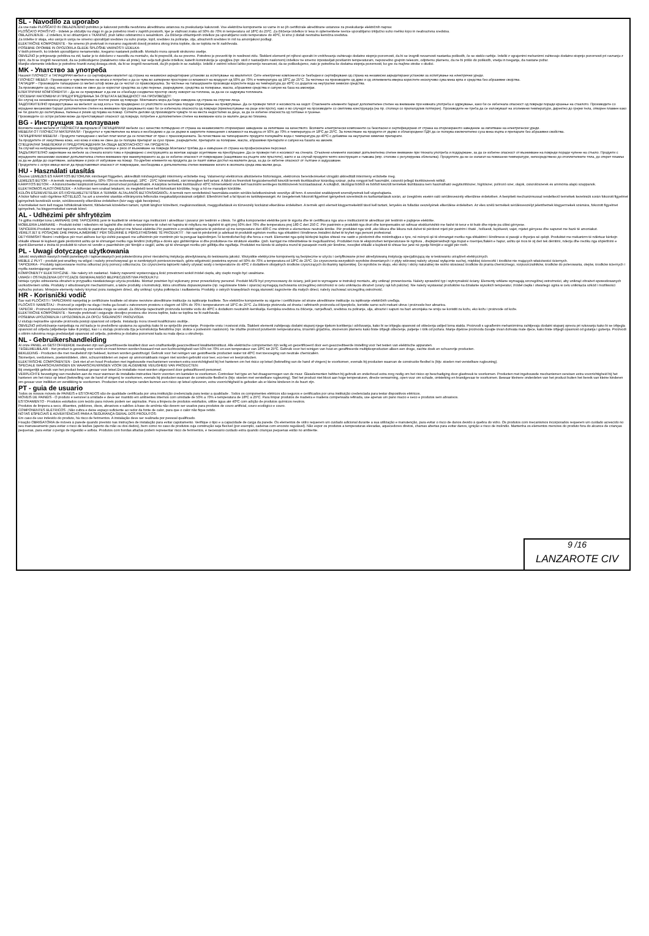SL - Navodilo za uporabo
Za vse naše PLOŠČATO IN OBLAZINJENO pohištvo je kakovost potrdila neodvisna akreditirana ustanova za preskušanje kakovosti. Vse električne komponente so varne in so jih certificirale akreditirane ustanove za preskušanje električnih naprav.
PLOŠČATO POHIŠTVO - Izdelek je občutljiv na vlago in ga je potrebno imeti v zaprtih prostorih, kjer je vlažnost zraka od 50% do 70% in temperatura od 18ºC do 25ºC. Za čiščenje izdelkov iz lesa in oplemenitene iverice uporabljamo izključno suho mehko krpo in neabrazivna sredstva.
OBLAZINJENJE - Z izdelkov, ki so oblazinjeni s TKANINO, prah lahko odstranimo s sesalnikom. Za čiščenje oblazinjenih izdelkov pa uporabljamo vodo temperature do 40ºC, ki smo ji dodali nevtralna kemična sredstva.
Za izdelke iz skaja, eko usnja in usnja ne smemo uporabljati sredstev za suho pranje, topil, sredstev za poliranje, olja, abrazivnih sredstev in mil na amonijakovi podlagi.
ELEKTRIČNE KOMPONENTE - Ne smemo jih prekrivati in moramo zagotoviti dovolj prostora okrog izvira toplote, da se toplota ne bi zadrževala.
POSEBNE OPOMBE IN OPOZORILA GLEDE SPLOŠNE VARNOSTI IZDELKA:
V tistih primerih, ko izdelek uporabljamo nenamensko, tvegamo nastanek poškodb. Montažo mora opraviti strokovno osebje.
OBVEZNO je pritrjevanje pohištva na zid, kadar je to določeno v navodilu za montažo, da bi preprečili, da se prevrne. Potrebno je preveriti tip in nosilnost zidu. Stekleni elementi pri njihovi uporabi in vzdrževanju zahtevajo dodatno stopnjo pozornosti, da bi se izognili nevarnosti nastanka poškodb, če se steklo razbije. Izdelki z vgrajenimi mehanizmi zahtevajo dodatno stopnjo pozornosti pri ravnanju z njimi, da bi se izognili nevarnosti, da se poškodujemo (zataknemo roke ali prste), kar velja tudi glede izdelkov, katerih konstrukcija je upogljiva (npr. stoli z nastavljivim naslonom).Izdelkov ne smemo izpostavljati povišanim temperaturam, neposredno grejnim telesom, odprtemu plamenu, da ne bi prišlo do poškodb, vnetja in tveganja, da nastane požar.
Manjše elemente izdelkov je potrebno hraniti zunaj dosega otrok, da bi se izognili nevarnosti, da jih pojedo in se zadušijo. Izdelki z ostrimi robovi lahko pomenijo nevarnost, da se poškodujemo, zato je potrebna še dodatna stopnja pozornosti, ko gre za majhne otroke v okolici.
MK - Упатство за употреба
Нашиот ПЛОЧЕСТ и ТАПАЦИРАН мебел е со сертифкуван квалитет од страна на независни акредитирани установи за испитување на квалитетот. Сите електрични компоненти се безбедни и сертифкувани од страна на независни акредитирани установи за испитување на електрични уреди.
ПЛОЧЕСТ МЕБЕЛ - Производот е чувствителен на влага и потребно е да се чува во затворени простории со влажност на воздухот од 50% до 70% и температура од 18°C до 25°C. За чистење на производите од дрво и од оплеменета иверка користете ексклучиво сува мека крпа и средства без абразивни својства.
ТАПАЦИР – Производите тапацирани со мебел штоф може да се чистат со правосмукалка. За чистење на тапацираните производи користете вода на температура до 40ºC со додаток на неутрални хемиски средства.
За производите од скај, еко кожа и кожа не смее да се користат средства за суво перење, разредувачи, средства за полирање, масла, абразивни средства и сапуни на база на амонијак.
ЕЛЕКТРИЧНИ КОМПОНЕНТИ – Да не се прекриваат и да им се обезбеди соодветен простор околу изворот на топлина, за да не се задржува топлината.
ПОСЕБНИ НАПОМЕНИ И ПРЕДУПРЕДУВАЊА ЗА ОПШТАТА БЕЗБЕДНОСТ НА ПРОИЗВОДОТ:
Во случај на ненаменска употреба на производот постои ризик од повреди. Монтажата мора да биде изведена од страна на стручни лица.
ЗАДОЛЖИТЕЛНО прицврстување на мебелот за ѕид кога е тоа предвидено со упатството за монтажа поради спречување на превртување. Да се провери типот и носивоста на ѕидот. Стаклените елементи бараат дополнителен степен на внимание при нивната употреба и одржување, како би се избегнала опасност од повреди поради кршење на стаклото. Производите со вградени механизми бараат дополнителен степен на внимание при ракувањето како би се избегнала опасноста од повреди (приклештување на раце или прсти), како и во случајот на производите со свитлива конструкција (на пр. столици со прилагодлив потпирач). Производите не треба да се изложуваат на зголемени температури, директно до грејни тела, отворен пламен како не би дошло до оштетувања, палења и ризик од појава на пожар. Ситните делови од производите чувајте ги на места недостапни за деца, за да се избегне опасноста од голтање и гушење.
Производите со остри рабови може да претставуваат опасност од повреди, потребен е дополнителен степен на внимание кога се малите деца во близина.
BG - Инструкция за ползуване
Всичките наши мебели от ПЛОЧЕСТИ материали И ТАПИЦИРАНИ мебели са с качество потвърдено от страна на независимото оторизирано заведение за изпитване на качеството. Всичките електрически компоненти са безопасни и сертифицирани от страна на оторизираното заведение за изпитване на електрически уреди.
МЕБЕЛИ ОТ ПЛОЧЕСТИ МАТЕРИАЛИ - Продуктът е чувствителен на влага и необходимо е да се държи в закритите помещения с влажност на въздуха от 50% до 70% и температура от 18ºC до 25ºC. За почистване на продукти от дърво и облагородени ПДЧ да се ползува изключително суха мека кърпа и препарати без абразивни свойства.
ТАПИЦИРАНИ МЕБЕЛИ - Продукти тапицирани с мебел плат могат да се почистват от прах с прахосмукачката. За почистване на тапицираните продукти ползувайте вода с температура до 40ºC с добавяне на неутрални химични препарати.
За продуктите от изкуствена кожа, еко кожа и кожа не смее да се ползува препарат за сухо пране, разредители, препарати за полиране, масла, абразивни препарати и сапуни на базата на амоняк.
СПЕЦИАЛНИ ЗАБЕЛЕЖКИ И ПРЕДУПРЕЖДЕНИЯ ЗА ОБЩА БЕЗОПАСНОСТ НА ПРОДУКТА:
За случай на непредназначена употреба на продукта налице е риск от възникване на повреди.Монтажът трябва да е извършен от страна на професионален персонал.
ЗАДЪЛЖИТЕЛНО закрепване на мебели за стената когато това е предвидено с инструкцията за монтаж заради осуетяване на преобръщане. Да се провери тип и носимост на стената. Стъклени елементи изискват допълнителна степен внимание при тяхната употреба и поддържане, за да се избегне опасност от възникване на повреди поради чупене на стъкло. Продукти с вградените механизми изискват допълнителна степен внимание при манипулирането за да се избегне опасност от повреждане (защипване на ръцете или пръстите), както и за случай продукти чиято конструкция е гъвкава (нпр. столове с регулируема облегалка). Продуктите да не се излагат на повишени температури, непосредствено до отоплителните тяла, до открит пламък за да не дойде до ощетяване, запалване и риск от избухване на пожар. По-дребни елементи на продукта да се пазят извън достъп на малките деца, за да се избегне опасност от гълтане и задушаване.
Продуктите с остри ивици могат да представляват опасност от повреждане, необходима е допълнителна степен внимание когато в околната среда има малки деца.
HU - Használati utasítás
Összes LEMEZES ÉS KÁRPITOS BÚTORUNK minőségét független, akkreditált minőségvizsgáló intézmény erősítette meg. Valamennyi elektromos alkotóeleme biztonságos, elektromos berendezéseket vizsgáló akkreditált intézmény erősítette meg.
LEMEZES BÚTOR – A termék nedvesség érzékeny, 50%-70%-os nedvességű, 18ºC - 25ºC hőmérsékletű, zárt térségben kell tartani. A fából és finomított forgácslemezből készült termék tisztításához kizárólag száraz, puha rongyot kell használni, csiszoló jellegű tisztítószerek nélkül.
KÁRPITOS BÚTOR – A bútorszövettel kárpitozott termékek porszívóval portalaníthatók. A kárpitos termékek tisztításához 40ºC hőmérsékletű vizet kell használni semleges tisztítószerek hozzáadásával. A szkájból, ökológiai bőrből és bőrből készült termékek tisztítására nem használható vegytisztítószer, hígítószer, polírozó szer, olajok, csiszolószerek és ammónia alapú szappanok.
ELEKTROMOS ALKOTÓRÉSZEK – A hőforrást nem szabad letakarni, és megfelelő teret kell biztosítani körülötte, hogy a hő ne maradjon körülötte.
KÜLÖN ÉSZREVÉTELEK ÉS FIGYELMEZTETÉSEK A TERMÉK ÁLTALÁNOS BIZTONSÁGÁRÓL: A termék nem rendeltetésű használata esetén sérülés keletkezésének veszélye áll fenn. A szerelést szakképzett személyzetnek kell végrehajtania.
A bútor falhoz való rögzítése KÖTELEZŐ, ha azt a szerelési utasítás előirányozza felborulás megakadályozásának céljából. Ellenőrizni kell a fal típust és tartóképességét. Az üvegelemek fokozott figyelmet igényelnek szerelésük és karbantartásuk során, az üvegtörés esetén való sérülésveszély elkerülése érdekében. A beépített mechanizmussal rendelkező termékek kezelésük során fokozott figyelmet igényelnek kezelésük során, sérülésveszély elkerülése érdekében (kéz vagy ujjak becsípése).
A termékeket nem kell magas hőfokoknak kitenni, fűtőelemek közelében tartani, nyitott lánghoz közelíteni, megkárosodásuk, meggyulladásuk és tűzveszély kockázat elkerülése érdekében. A termék apró elemeit kisgyermekektől távol kell tartani, lenyelés és fulladás veszélyének elkerülése érdekében. Az éles szélű termékek sérülésveszélyt jelenthetnek kisgyermekek számára, fokozott figyelmet igényelnek, ha kisgyermekeket vannak közel.
AL - Udhëzimi për shfrytëzim
Të gjitha mobiljet tona LAMINARE DHE TAPICERIKE janë të kualitetit të vërtetuar nga institucioni i akredituar i pavarur për testimin e cilësis. Të gjitha komponentet elektrike janë të sigurta dhe të certifikuara nga ana e institucionit të akredituar për testimin e pajisjeve elektrike.
MOBILERIA LAMINARE – Produkti është i ndieshëm në lagështi dhe është e nevojëshme të ruhet në hapsira të mbyllura me lagështi të ajrit prej 50% deri 70% dhe temperatura prej 180 C deri 250 C .Për pastrimin e produktit nga druri dhe kompensatës së rafinuar ekskluzivishtë me fashë të terur e të butë dhe mjete pa cilësi gërryese.
TAPICERIK-Produkti me stof tapicerie mundë të pastrohen nga pluhuri me fshesë elektrike.Për pastrimin e produktit tapicerie të përdoret uji me temperature deri 400 C me shtimin e elementeve neutrale kimike. Për produktet nga vinili ,eko lëkura dhe lëkura nuk duhet të përdoret mjeti për pastrim i thatë , holluesit, luçiduesit, vajet, mjetet gërryese dhe sapunet me bazë të amoniakut.
VËREJTJET E POSAÇME DHE PARALAJMËRIMET PËR SIGURINË E PËRGJITHËSHME TË PRODUKTIT : Në rast të përdorimit jo adekuat të produktit egziston rreziku nga shkaktimi i lëndimeve.Instalimi duhet të kryhet nga personi profesional.
DETYRIMISHT fiksimi i mobiljeve për muri atëhere kur kjo është paraparë me udhëzimin për montimin për ta penguar kapërdimjen.Të kontrollohet lloji dhe forca e murit. Elementet nga qelqi kërkojnë kujdes shtesë me rastin e përdorimit dhe mirëmbajtjes e tyre, në mënyrë që të shmanget rreziku nga shkaktimi i lëndimeve si pasojë e thyerjes së qelqit. Produktet me mekanizm të ndërtuar kërkojn shkallë shtesë të kujdesit gjatë përdorimit ashtu që të shmanget rreziku nga lëndimi (ndrydhja e dorës apo gishtërinjëve si dhe produkteve me strukturë elastike. (psh. karrigat me mbështetëse të rregulluashme). Produktet mos të eksponohen temperaturave të ngritura , drejtëpërsëdrejti nga trupat e nxemjes,flakën e hapur, ashtu që mos të vij deri tek dëmtimi, ndezja dhe rreziku nga shpërthimi e zjarrit.Elementet e imëta të produktit të ruhen në vendin e paarritshëm për fëmijët e vegjël, ashtu që të shmanget rreziku për gëlltitja dhe ngulfatja. Produktet me kënde të ashpëra mund të paraqesin rrezik për lëndime, nevojitet shkallë e kujdesit të shtuar kur janë në pyetje fëmijët e vegjël për rreth.
PL - Uwagi dotyczące użytkowania
Jakość wszystkich naszych mebli panelowych i tapicerowanych jest potwierdzona przez niezależną instytucję akredytowaną do testowania jakości. Wszystkie elektryczne komponenty są bezpieczne w użyciu i certyfikowane przez akredytowaną instytucję specjalizującą się w testowaniu urządzeń elektrycznych.
MEBLE Z PŁYT - produkt jest wrażliwy na wilgoć i należy przechowywać go w zamkniętych pomieszczeniach, gdzie wilgotność powietrza wynosi od 50% do 70% a temperatura od 18ºC do 25ºC. Do czyszczenia wszystkich wyrobów drewnianych i z płyty wiórowej należy używać wyłącznie suchej, miękkiej ściereczki i środków nie mających właściwości ściernych.
TAPICERKA - Produkty tapicerowane można odkurzać przy pomocy odkurzacza. Do czyszczenia tapicerki należy używać wody o temperaturze do 40ºC z dodatkiem obojętnych środków czyszczących do tkaniny tapicerskiej. Do wyrobów ze skaju, eko skóry i skóry naturalnej nie wolno stosować środków do prania chemicznego, rozpuszczalników, środków do polerowania, olejów, środków ściernych i mydła zawierającego amoniak.
KOMPONENTY ELEKTRYCZNE - Nie należy ich zasłaniać. Należy zapewnić wystarczającą ilość przestrzeni wokół źródeł ciepła, aby ciepło mogło być uwalniane.
UWAGI I OSTRZEŻENIA DOTYCZĄCE GENERALNEGO BEZPIECZEŃSTWA PRODUKTU:
Istnieje ryzyko odniesienia obrażeń w przypadku niewłaściwego użycia produktu. Montaż powinien być wykonany przez przeszkolony personel. Produkt MUSI być przymocowany do ściany, jeśli jest to wymagane w instrukcji montażu, aby uniknąć przewrócenia. Należy sprawdzić typ i wytrzymałość ściany. Elementy szklane wymagają szczególnej ostrożności, aby uniknąć obrażeń spowodowanych uszkodzeniem szkła. Produkty z wbudowanymi mechanizmami, a także produkty o konstrukcji, która umożliwia dopasowywanie (np. regulowane fotele i oparcia) wymagają zachowania szczególnej ostrożności w celu uniknięcia obrażeń (urazy rąk lub palców). Nie należy wystawiać produktów na działanie wysokich temperatur, źródeł ciepła i otwartego ognia w celu uniknięcia szkód i możliwości wybuchu pożaru. Mniejsze elementy należy trzymać poza zasięgiem dzieci, aby uniknąć ryzyka połknięcia i zadławienia. Produkty o ostrych krawędziach mogą stanowić zagrożenie dla małych dzieci, należy zachować szczególną ostrożność.
HR - Korisnički vodič
Sav naš PLOČASTI i TAPECIRANI namještaj je certificirane kvalitete od strane neovisne akreditirane institucije za ispitivanje kvalitete. Sve električne komponente su sigurne i certificirane od strane akreditirane institucije za ispitivanje električnih uređaja.
PLOČASTI NAMEŠTAJ - Proizvod je osjetljiv na vlagu i treba ga čuvati u zatvorenom prostoru s vlagom od 50% do 70% i temperaturom od 18°C do 25°C. Za čišćenje ptoizvoda od drveta i rafiniranih proizvoda od šperploče, koristite samo suhi mekani ubrus i proizvode bez abraziva.
TAPECIR - Proizvodi presvučeni tkaninom za presvlake mogu se usisati. Za čišćenje tapeciranih proizvoda koristite vodu do 40ºC s dodatkom neutralnih kemikalija. Kemijska sredstva za čišćenje, razrjeđivači, sredstva za poliranje, ulja, abrazivi i sapuni na bazi amonijaka ne smiju se koristiti za kožu, eko kožu i proizvode od kože.
ELEKTRIČNE KOMPONENTE - Nemojte prekrivati i osigurajte dovoljno prostora oko izvora topline, kako se toplina ne bi zadržavala.
POSEBNA UPOZORENJA I UPOZORENJA ZA OPĆU SIGURNOST PROIZVODA:
U slučaju nepravilne uporabe proizvoda postoji opasnost od ozljeda. Instalaciju mora izvesti kvalificirano osoblje..
OBVEZNO pričvršćivanje namještaja na zid kada je to predviđeno uputama za ugradnju kako bi se spriječilo prevrtanje. Provjerite vrstu i nosivost zida. Stakleni elementi zahtijevaju dodatni stupanj njege tijekom korištenja i održavanja, kako bi se izbjegla opasnost od oštećenja uslijed loma stakla. Proizvodi s ugrađenim mehanizmima zahtijevaju dodatni stupanj opreza pri rukovanju kako bi se izbjegla opasnost od ozljeda (uklještenje šake ili prstiju), kao i u slučaju proizvoda čija je konstrukcija fleksibilna (npr. stolice s podesivim naslonom). Ne izlažite proizvod povišenim temperaturama, izravnim grijačima, otvorenom plamenu kako biste izbjegli oštećenje, paljenje i rizik od požara. Manje dijelove proizvoda čuvajte izvan dohvata male djece, kako biste izbjegli opasnost od gutanja i gušenja. Proizvodi s oštrim rubovima mogu predstavljati opasnost od ozljeda, potrebna je dodatna pozornost kada su mala djeca u okruženju.
NL - Gebruikershandleiding
Al onze PANEL en GESTOFFEERDE meubelen zijn van gecertificeerde kwaliteit door een onafhankelijk geaccrediteerd kwaliteitsinstituut. Alle elektrische componenten zijn veilig en gecertificeerd door een geaccrediteerde instelling voor het testen van elektrische apparaten.
TEGELMEUBILAIR - Het product is gevoelig voor vocht en moet binnen worden bewaard met een luchtvochtigheid van 50% tot 70% en een temperatuur van 18ºC tot 25ºC. Gebruik voor het reinigen van hout en geraffineerde multiplexproducten alleen een droge, zachte doek en schuurvrije producten.
BEKLEDING - Producten die met meubelstof zijn bekleed, kunnen worden gestofzuigd. Gebruik voor het reinigen van gestoffeerde producten water tot 40ºC met toevoeging van neutrale chemicaliën.
Stomerijen, verdunners, poetsmiddelen, oliën, schuurmiddelen en zepen op ammoniakbasis mogen niet worden gebruikt voor leer, eco-leer en leerproducten.
ELEKTRISCHE COMPONENTEN - Dek niet af en houd Producten met ingebouwde mechanismen vereisen extra voorzichtigheid bij het hanteren om het risico op letsel (beknelling van de hand of vingers) te voorkomen, evenals bij producten waarvan de constructie flexibel is (bijv. stoelen met verstelbare rugleuning).
SPECIALE WAARSCHUWINGEN EN WAARSCHUWINGEN VOOR DE ALGEMENE VEILIGHEID VAN PRODUCTEN:
Bij oneigenlijk gebruik van het product bestaat gevaar voor letsel.De installatie moet worden uitgevoerd door gekwalificeerd personeel.
VERPLICHTE bevestiging van meubelen aan de muur wanneer de installatie-instructies hierin voorzien om kantelen te voorkomen. Controleer het type en het draagvermogen van de muur. Glaselementen hebben bij gebruik en onderhoud extra zorg nodig om het risico op beschadiging door glasbreuk te voorkomen. Producten met ingebouwde mechanismen vereisen extra voorzichtigheid bij het hanteren om het risico op letsel (beknelling van de hand of vingers) te voorkomen, evenals bij producten waarvan de constructie flexibel is (bijv. stoelen met verstelbare rugleuning). Stel het product niet bloot aan hoge temperaturen, directe verwarming, open vuur om schade, ontsteking en brandgevaar te voorkomen. Bewaar kleinere onderdelen van het product buiten het bereik van kleine kinderen om gevaar voor inslikken en verstikking te voorkomen. Producten met scherpe randen kunnen een risico op letsel opleveren, extra voorzichtigheid is geboden als er kleine kinderen in de buurt zijn.
PT - guia de usuario
Todos os nossos móveis de PAINÉIS e ESTOFADOS são de qualidade certificada por uma instituição credenciada para testar a qualidade . Todos os componentes elétricos são seguros e certificados por uma instituição credenciada para testar dispositivos elétricos.
MÓVEIS DE PAINÉIS - O produto é sensível à umidade e deve ser mantido em ambientes internos com umidade de 50% a 70% e temperatura de 18ºC a 25ºC. Para limpar produtos de madeira e madeira compensada refinada, use apenas um pano macio e seco e produtos sem abrasivos.
ESTOFAMENTO - Produtos estofados com tecido para móveis podem ser aspirados. Para a limpeza de produtos estofados, utilize água até 40ºC com adição de produtos químicos neutros.
Produtos de limpeza a seco, diluentes, polidores, óleos, abrasivos e sabões à base de amônia não devem ser usados para produtos de couro artificial, couro ecológico e couro.
COMPONENTES ELÉTRICOS - Não cubra e deixe espaço suficiente ao redor da fonte de calor, para que o calor não fique retido.
NOTAS ESPECIAIS E ADVERTÊNCIAS PARA A SEGURANÇA GERAL DOS PRODUTOS:
Em caso de uso indevido do produto, há risco de ferimentos. A instalação deve ser realizada por pessoal qualificado.
Fixação OBRIGATÓRIA de móveis à parede quando previsto nas instruções de instalação para evitar capotamento. Verifique o tipo e a capacidade de carga da parede. Os elementos de vidro requerem um cuidado adicional durante a sua utilização e manutenção, para evitar o risco de danos devido à quebra do vidro. Os produtos com mecanismos incorporados requerem um cuidado acrescido no seu manuseamento para evitar o risco de lesões (aperto da mão ou dos dedos), bem como no caso de produtos cuja construção seja flexível (por exemplo, cadeiras com encosto regulável). Não expor os produtos a temperaturas elevadas, aquecedores diretos, chamas abertas para evitar danos, ignição e risco de incêndio. Mantenha os elementos menores do produto fora do alcance de crianças pequenas, para evitar o perigo de ingestão e asfixia. Produtos com bordas afiadas podem representar risco de ferimentos, é necessário cuidado extra quando crianças pequenas estão no ambiente.
9 /16
LANZAROTE CIV